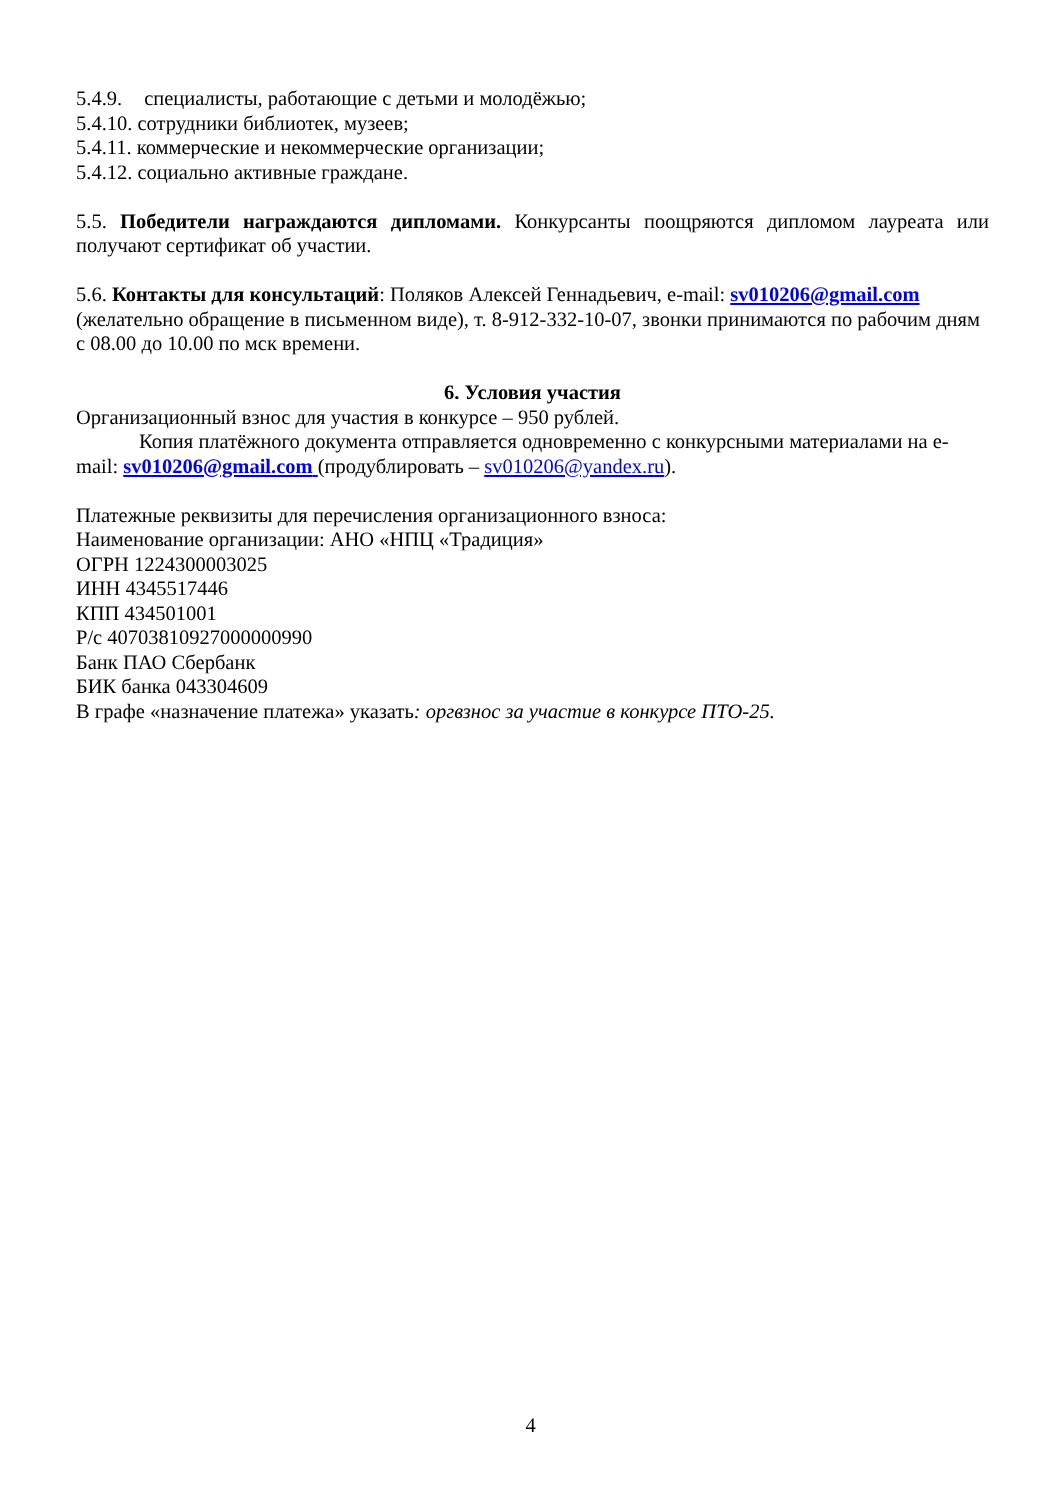5.4.9. специалисты, работающие с детьми и молодёжью;
5.4.10. сотрудники библиотек, музеев;
5.4.11. коммерческие и некоммерческие организации;
5.4.12. социально активные граждане.
5.5. Победители награждаются дипломами. Конкурсанты поощряются дипломом лауреата или получают сертификат об участии.
5.6. Контакты для консультаций: Поляков Алексей Геннадьевич, e-mail: sv010206@gmail.com (желательно обращение в письменном виде), т. 8-912-332-10-07, звонки принимаются по рабочим дням с 08.00 до 10.00 по мск времени.
6. Условия участия
Организационный взнос для участия в конкурсе – 950 рублей.
Копия платёжного документа отправляется одновременно с конкурсными материалами на e-mail: sv010206@gmail.com (продублировать – sv010206@yandex.ru).
Платежные реквизиты для перечисления организационного взноса:
Наименование организации: АНО «НПЦ «Традиция»
ОГРН 1224300003025
ИНН 4345517446
КПП 434501001
Р/с 40703810927000000990
Банк ПАО Сбербанк
БИК банка 043304609
В графе «назначение платежа» указать: оргвзнос за участие в конкурсе ПТО-25.
4